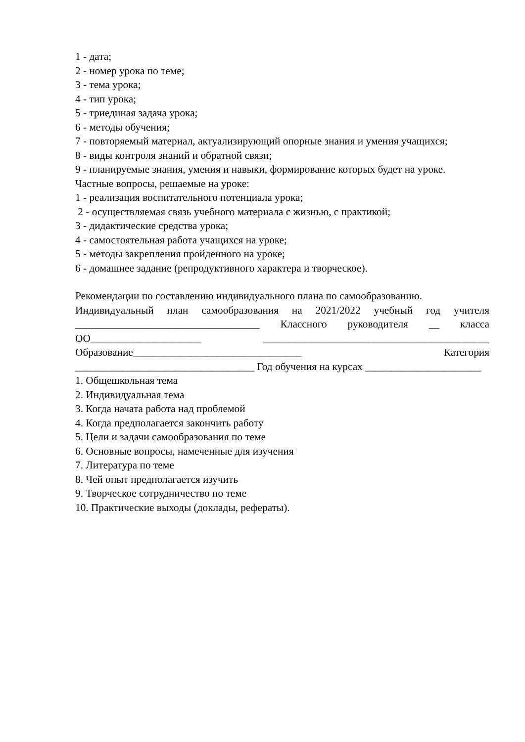1 - дата;
2 - номер урока по теме;
3 - тема урока;
4 - тип урока;
5 - триединая задача урока;
6 - методы обучения;
7 - повторяемый материал, актуализирующий опорные знания и умения учащихся;
8 - виды контроля знаний и обратной связи;
9 - планируемые знания, умения и навыки, формирование которых будет на уроке.
Частные вопросы, решаемые на уроке:
1 - реализация воспитательного потенциала урока;
2 - осуществляемая связь учебного материала с жизнью, с практикой;
3 - дидактические средства урока;
4 - самостоятельная работа учащихся на уроке;
5 - методы закрепления пройденного на уроке;
6 - домашнее задание (репродуктивного характера и творческое).
Рекомендации по составлению индивидуального плана по самообразованию.
Индивидуальный план самообразования на 2021/2022 учебный год учителя ___________________________________ Классного руководителя __ класса ОО_____________________ ___________________________________________ Образование________________________________ Категория __________________________________ Год обучения на курсах ______________________
1. Общешкольная тема
2. Индивидуальная тема
3. Когда начата работа над проблемой
4. Когда предполагается закончить работу
5. Цели и задачи самообразования по теме
6. Основные вопросы, намеченные для изучения
7. Литература по теме
8. Чей опыт предполагается изучить
9. Творческое сотрудничество по теме
10. Практические выходы (доклады, рефераты).